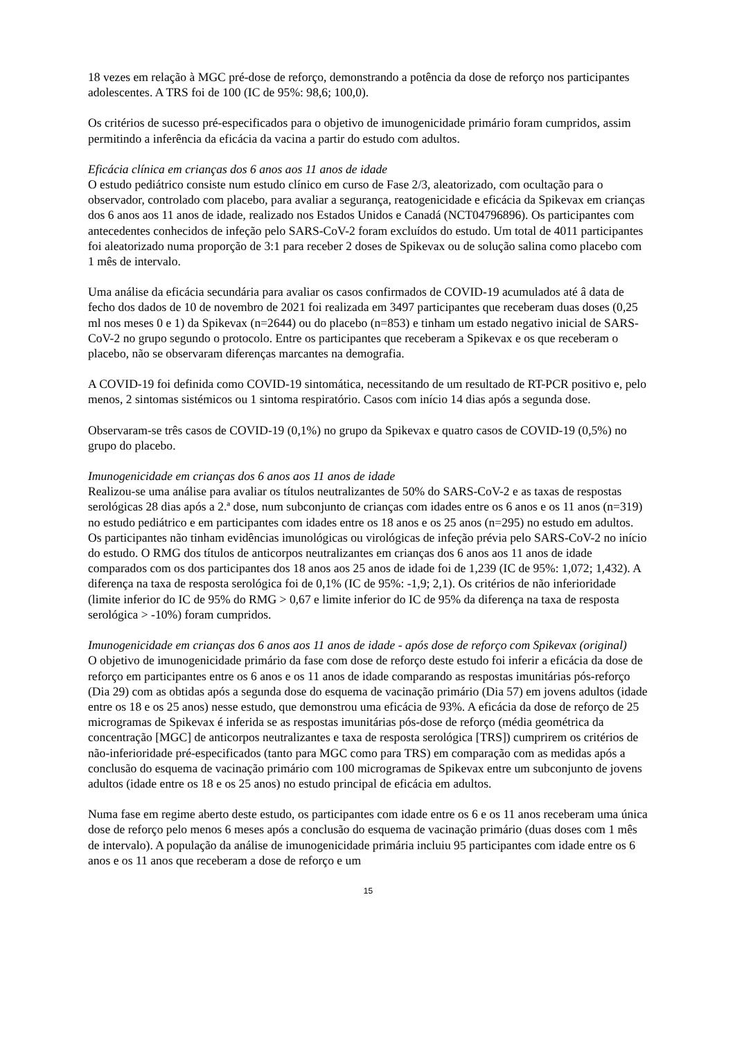18 vezes em relação à MGC pré-dose de reforço, demonstrando a potência da dose de reforço nos participantes adolescentes. A TRS foi de 100 (IC de 95%: 98,6; 100,0).
Os critérios de sucesso pré-especificados para o objetivo de imunogenicidade primário foram cumpridos, assim permitindo a inferência da eficácia da vacina a partir do estudo com adultos.
Eficácia clínica em crianças dos 6 anos aos 11 anos de idade
O estudo pediátrico consiste num estudo clínico em curso de Fase 2/3, aleatorizado, com ocultação para o observador, controlado com placebo, para avaliar a segurança, reatogenicidade e eficácia da Spikevax em crianças dos 6 anos aos 11 anos de idade, realizado nos Estados Unidos e Canadá (NCT04796896). Os participantes com antecedentes conhecidos de infeção pelo SARS-CoV-2 foram excluídos do estudo. Um total de 4011 participantes foi aleatorizado numa proporção de 3:1 para receber 2 doses de Spikevax ou de solução salina como placebo com 1 mês de intervalo.
Uma análise da eficácia secundária para avaliar os casos confirmados de COVID-19 acumulados até â data de fecho dos dados de 10 de novembro de 2021 foi realizada em 3497 participantes que receberam duas doses (0,25 ml nos meses 0 e 1) da Spikevax (n=2644) ou do placebo (n=853) e tinham um estado negativo inicial de SARS-CoV-2 no grupo segundo o protocolo. Entre os participantes que receberam a Spikevax e os que receberam o placebo, não se observaram diferenças marcantes na demografia.
A COVID-19 foi definida como COVID-19 sintomática, necessitando de um resultado de RT-PCR positivo e, pelo menos, 2 sintomas sistémicos ou 1 sintoma respiratório. Casos com início 14 dias após a segunda dose.
Observaram-se três casos de COVID-19 (0,1%) no grupo da Spikevax e quatro casos de COVID-19 (0,5%) no grupo do placebo.
Imunogenicidade em crianças dos 6 anos aos 11 anos de idade
Realizou-se uma análise para avaliar os títulos neutralizantes de 50% do SARS-CoV-2 e as taxas de respostas serológicas 28 dias após a 2.ª dose, num subconjunto de crianças com idades entre os 6 anos e os 11 anos (n=319) no estudo pediátrico e em participantes com idades entre os 18 anos e os 25 anos (n=295) no estudo em adultos. Os participantes não tinham evidências imunológicas ou virológicas de infeção prévia pelo SARS-CoV-2 no início do estudo. O RMG dos títulos de anticorpos neutralizantes em crianças dos 6 anos aos 11 anos de idade comparados com os dos participantes dos 18 anos aos 25 anos de idade foi de 1,239 (IC de 95%: 1,072; 1,432). A diferença na taxa de resposta serológica foi de 0,1% (IC de 95%: -1,9; 2,1). Os critérios de não inferioridade (limite inferior do IC de 95% do RMG > 0,67 e limite inferior do IC de 95% da diferença na taxa de resposta serológica > -10%) foram cumpridos.
Imunogenicidade em crianças dos 6 anos aos 11 anos de idade - após dose de reforço com Spikevax (original)
O objetivo de imunogenicidade primário da fase com dose de reforço deste estudo foi inferir a eficácia da dose de reforço em participantes entre os 6 anos e os 11 anos de idade comparando as respostas imunitárias pós-reforço (Dia 29) com as obtidas após a segunda dose do esquema de vacinação primário (Dia 57) em jovens adultos (idade entre os 18 e os 25 anos) nesse estudo, que demonstrou uma eficácia de 93%. A eficácia da dose de reforço de 25 microgramas de Spikevax é inferida se as respostas imunitárias pós-dose de reforço (média geométrica da concentração [MGC] de anticorpos neutralizantes e taxa de resposta serológica [TRS]) cumprirem os critérios de não-inferioridade pré-especificados (tanto para MGC como para TRS) em comparação com as medidas após a conclusão do esquema de vacinação primário com 100 microgramas de Spikevax entre um subconjunto de jovens adultos (idade entre os 18 e os 25 anos) no estudo principal de eficácia em adultos.
Numa fase em regime aberto deste estudo, os participantes com idade entre os 6 e os 11 anos receberam uma única dose de reforço pelo menos 6 meses após a conclusão do esquema de vacinação primário (duas doses com 1 mês de intervalo). A população da análise de imunogenicidade primária incluiu 95 participantes com idade entre os 6 anos e os 11 anos que receberam a dose de reforço e um
15